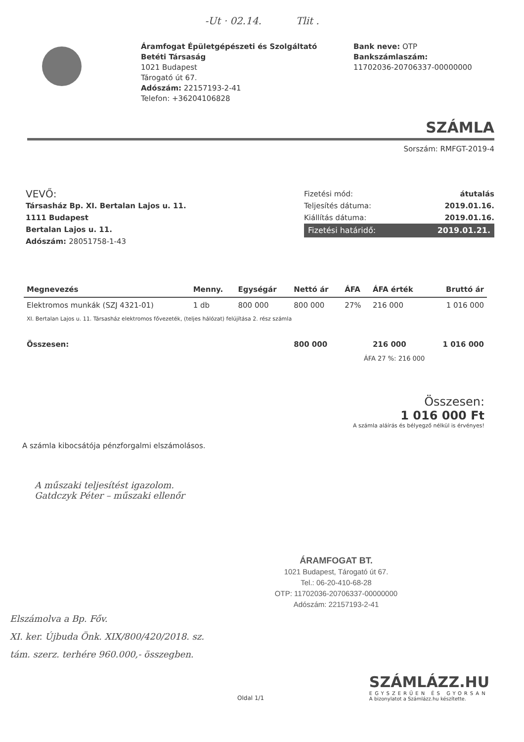-Ut · 02.14. Tlit .
Áramfogat Épületgépészeti és Szolgáltató Betéti Társaság
1021 Budapest
Tárogató út 67.
Adószám: 22157193-2-41
Telefon: +36204106828
Bank neve: OTP
Bankszámlaszám:
11702036-20706337-00000000
SZÁMLA
Sorszám: RMFGT-2019-4
VEVŐ:
Társasház Bp. XI. Bertalan Lajos u. 11.
1111 Budapest
Bertalan Lajos u. 11.
Adószám: 28051758-1-43
Fizetési mód: átutalás
Teljesítés dátuma: 2019.01.16.
Kiállítás dátuma: 2019.01.16.
Fizetési határidő: 2019.01.21.
| Megnevezés | Menny. | Egységár | Nettó ár | ÁFA | ÁFA érték | Bruttó ár |
| --- | --- | --- | --- | --- | --- | --- |
| Elektromos munkák (SZJ 4321-01) | 1 db | 800 000 | 800 000 | 27% | 216 000 | 1 016 000 |
| XI. Bertalan Lajos u. 11. Társasház elektromos fővezeték, (teljes hálózat) felújítása 2. rész számla | | | | | | |
| Összesen: | | | 800 000 | | 216 000 | 1 016 000 |
| ÁFA 27 %: 216 000 | | | | | | |
Összesen:
1 016 000 Ft
A számla aláírás és bélyegző nélkül is érvényes!
A számla kibocsátója pénzforgalmi elszámolásos.
A műszaki teljesítést igazolom.
Gatdczyk Péter – műszaki ellenőr
ÁRAMFOGAT BT.
1021 Budapest, Tárogató út 67.
Tel.: 06-20-410-68-28
OTP: 11702036-20706337-00000000
Adószám: 22157193-2-41
Elszámolva a Bp. Főv.
XI. ker. Újbuda Önk. XIX/800/420/2018. sz.
tám. szerz. terhére 960.000,- összegben.
Oldal 1/1
SZÁMLÁZZ.HU
EGYSZERŰEN ÉS GYORSAN
A bizonylatot a Számlázz.hu készítette.